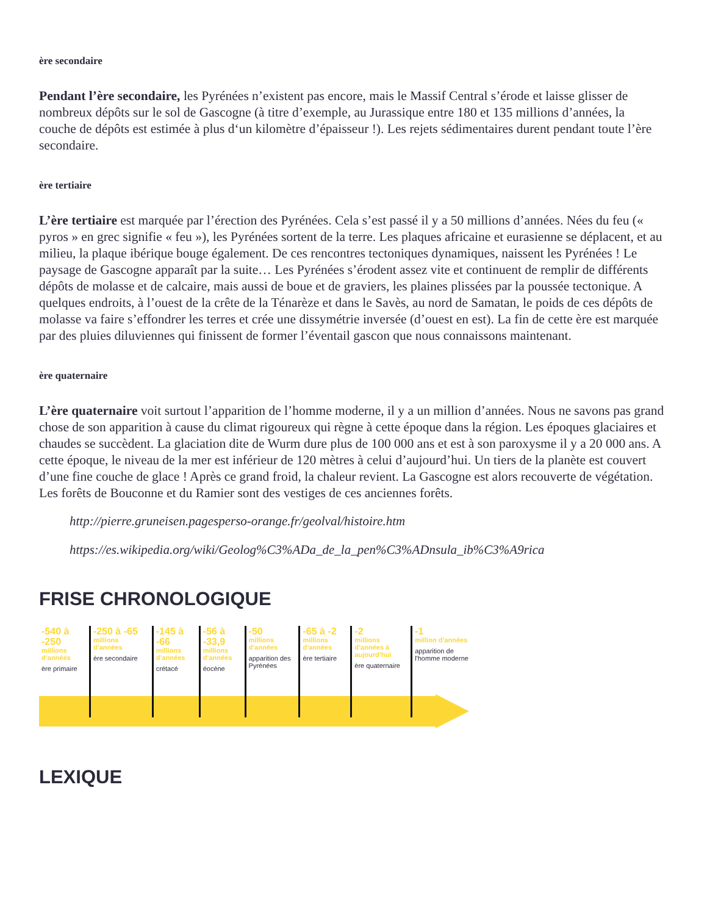ère secondaire
Pendant l’ère secondaire, les Pyrénées n’existent pas encore, mais le Massif Central s’érode et laisse glisser de nombreux dépôts sur le sol de Gascogne (à titre d’exemple, au Jurassique entre 180 et 135 millions d’années, la couche de dépôts est estimée à plus d‘un kilomètre d’épaisseur !). Les rejets sédimentaires durent pendant toute l’ère secondaire.
ère tertiaire
L’ère tertiaire est marquée par l’érection des Pyrénées. Cela s’est passé il y a 50 millions d’années. Nées du feu (« pyros » en grec signifie « feu »), les Pyrénées sortent de la terre. Les plaques africaine et eurasienne se déplacent, et au milieu, la plaque ibérique bouge également. De ces rencontres tectoniques dynamiques, naissent les Pyrénées ! Le paysage de Gascogne apparaît par la suite… Les Pyrénées s’érodent assez vite et continuent de remplir de différents dépôts de molasse et de calcaire, mais aussi de boue et de graviers, les plaines plissées par la poussée tectonique. A quelques endroits, à l’ouest de la crête de la Ténarèze et dans le Savès, au nord de Samatan, le poids de ces dépôts de molasse va faire s’effondrer les terres et crée une dissymétrie inversée (d’ouest en est). La fin de cette ère est marquée par des pluies diluviennes qui finissent de former l’éventail gascon que nous connaissons maintenant.
ère quaternaire
L’ère quaternaire voit surtout l’apparition de l’homme moderne, il y a un million d’années. Nous ne savons pas grand chose de son apparition à cause du climat rigoureux qui règne à cette époque dans la région. Les époques glaciaires et chaudes se succèdent. La glaciation dite de Wurm dure plus de 100 000 ans et est à son paroxysme il y a 20 000 ans. A cette époque, le niveau de la mer est inférieur de 120 mètres à celui d’aujourd’hui. Un tiers de la planète est couvert d’une fine couche de glace ! Après ce grand froid, la chaleur revient. La Gascogne est alors recouverte de végétation. Les forêts de Bouconne et du Ramier sont des vestiges de ces anciennes forêts.
http://pierre.gruneisen.pagesperso-orange.fr/geolval/histoire.htm
https://es.wikipedia.org/wiki/Geolog%C3%ADa_de_la_pen%C3%ADnsula_ib%C3%A9rica
FRISE CHRONOLOGIQUE
-540 à -250
millions d’années
ère primaire
-250 à -65
millions d’années
ère secondaire
-145 à -66
millions d’années
crétacé
-56 à -33,9
millions d’années
éocène
-50
millions d’années
apparition des Pyrénées
-65 à -2
millions d’années
ère tertiaire
-2
millions d’années à aujourd’hui
ère quaternaire
-1
million d’années
apparition de l'homme moderne
LEXIQUE